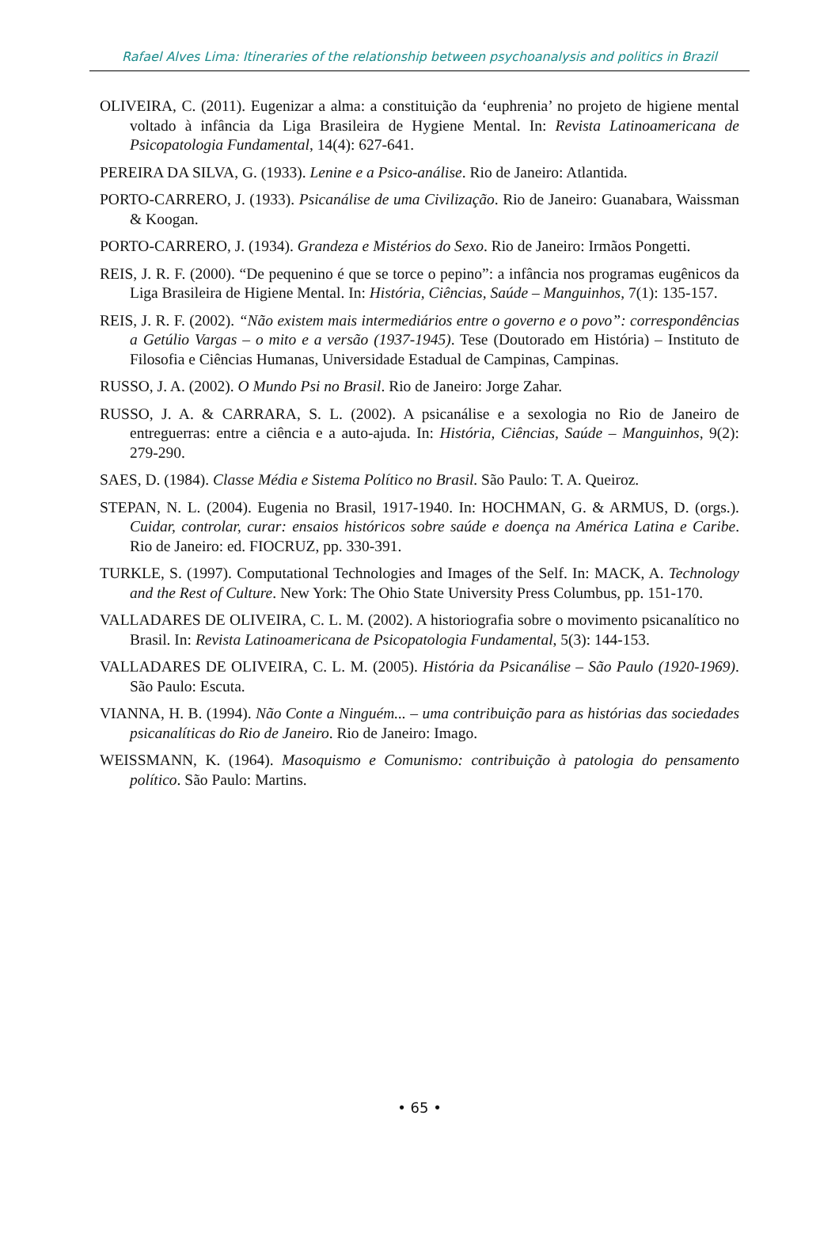Rafael Alves Lima: Itineraries of the relationship between psychoanalysis and politics in Brazil
OLIVEIRA, C. (2011). Eugenizar a alma: a constituição da ‘euphrenia’ no projeto de higiene mental voltado à infância da Liga Brasileira de Hygiene Mental. In: Revista Latinoamericana de Psicopatologia Fundamental, 14(4): 627-641.
PEREIRA DA SILVA, G. (1933). Lenine e a Psico-análise. Rio de Janeiro: Atlantida.
PORTO-CARRERO, J. (1933). Psicanálise de uma Civilização. Rio de Janeiro: Guanabara, Waissman & Koogan.
PORTO-CARRERO, J. (1934). Grandeza e Mistérios do Sexo. Rio de Janeiro: Irmãos Pongetti.
REIS, J. R. F. (2000). “De pequenino é que se torce o pepino”: a infância nos programas eugênicos da Liga Brasileira de Higiene Mental. In: História, Ciências, Saúde – Manguinhos, 7(1): 135-157.
REIS, J. R. F. (2002). “Não existem mais intermediários entre o governo e o povo”: correspondências a Getúlio Vargas – o mito e a versão (1937-1945). Tese (Doutorado em História) – Instituto de Filosofia e Ciências Humanas, Universidade Estadual de Campinas, Campinas.
RUSSO, J. A. (2002). O Mundo Psi no Brasil. Rio de Janeiro: Jorge Zahar.
RUSSO, J. A. & CARRARA, S. L. (2002). A psicanálise e a sexologia no Rio de Janeiro de entreguerras: entre a ciência e a auto-ajuda. In: História, Ciências, Saúde – Manguinhos, 9(2): 279-290.
SAES, D. (1984). Classe Média e Sistema Político no Brasil. São Paulo: T. A. Queiroz.
STEPAN, N. L. (2004). Eugenia no Brasil, 1917-1940. In: HOCHMAN, G. & ARMUS, D. (orgs.). Cuidar, controlar, curar: ensaios históricos sobre saúde e doença na América Latina e Caribe. Rio de Janeiro: ed. FIOCRUZ, pp. 330-391.
TURKLE, S. (1997). Computational Technologies and Images of the Self. In: MACK, A. Technology and the Rest of Culture. New York: The Ohio State University Press Columbus, pp. 151-170.
VALLADARES DE OLIVEIRA, C. L. M. (2002). A historiografia sobre o movimento psicanalítico no Brasil. In: Revista Latinoamericana de Psicopatologia Fundamental, 5(3): 144-153.
VALLADARES DE OLIVEIRA, C. L. M. (2005). História da Psicanálise – São Paulo (1920-1969). São Paulo: Escuta.
VIANNA, H. B. (1994). Não Conte a Ninguém... – uma contribuição para as histórias das sociedades psicanalíticas do Rio de Janeiro. Rio de Janeiro: Imago.
WEISSMANN, K. (1964). Masoquismo e Comunismo: contribuição à patologia do pensamento político. São Paulo: Martins.
• 65 •